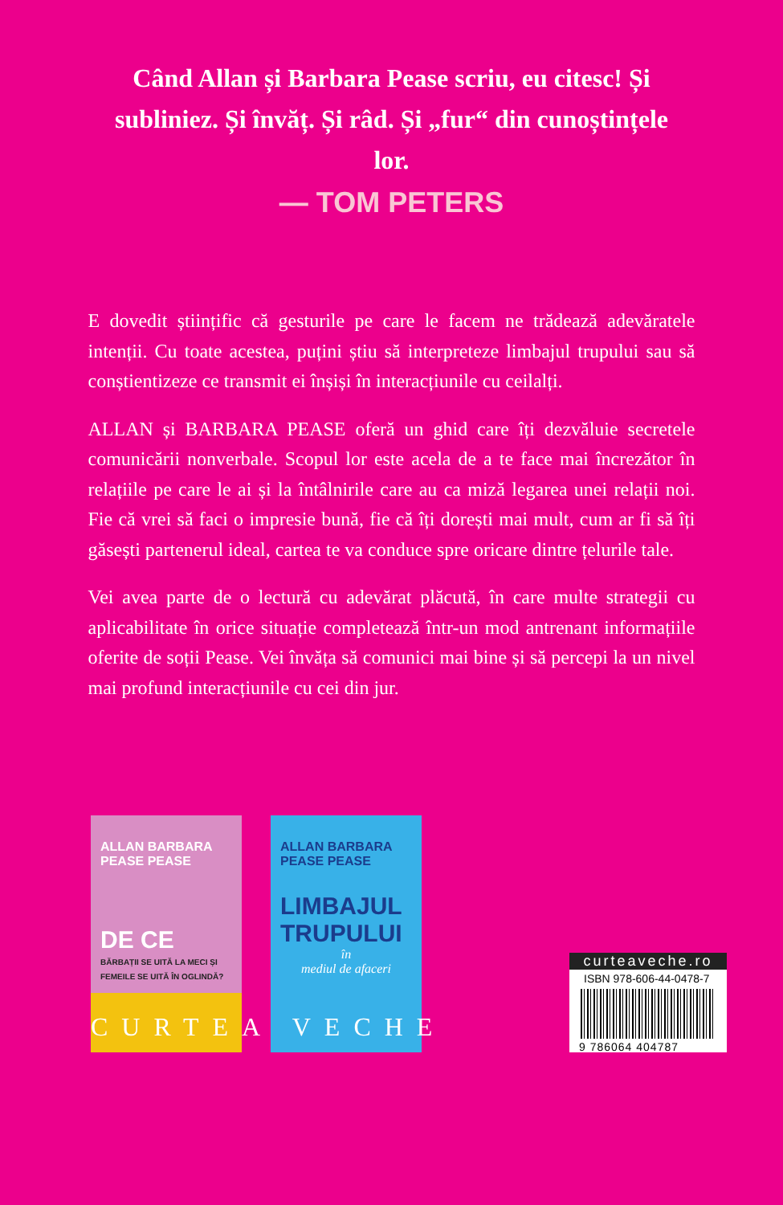Când Allan și Barbara Pease scriu, eu citesc! Și subliniez. Și învăț. Și râd. Și „fur“ din cunoștințele lor.
— TOM PETERS
E dovedit științific că gesturile pe care le facem ne trădează adevăratele intenții. Cu toate acestea, puțini știu să interpreteze limbajul trupului sau să conștientizeze ce transmit ei înșiși în interacțiunile cu ceilalți.
ALLAN și BARBARA PEASE oferă un ghid care îți dezvăluie secretele comunicării nonverbale. Scopul lor este acela de a te face mai încrezător în relațiile pe care le ai și la întâlnirile care au ca miză legarea unei relații noi. Fie că vrei să faci o impresie bună, fie că îți dorești mai mult, cum ar fi să îți găsești partenerul ideal, cartea te va conduce spre oricare dintre țelurile tale.
Vei avea parte de o lectură cu adevărat plăcută, în care multe strategii cu aplicabilitate în orice situație completează într-un mod antrenant informațiile oferite de soții Pease. Vei învăța să comunici mai bine și să percepi la un nivel mai profund interacțiunile cu cei din jur.
ALLAN BARBARA
PEASE PEASE
DE CE
BĂRBAȚII SE UITĂ LA MECI ȘI FEMEILE SE UITĂ ÎN OGLINDĂ?
ALLAN BARBARA
PEASE PEASE
LIMBAJUL TRUPULUI
în
mediul de afaceri
curteaveche.ro
ISBN 978-606-44-0478-7
9 786064 404787
CURTEA VECHE